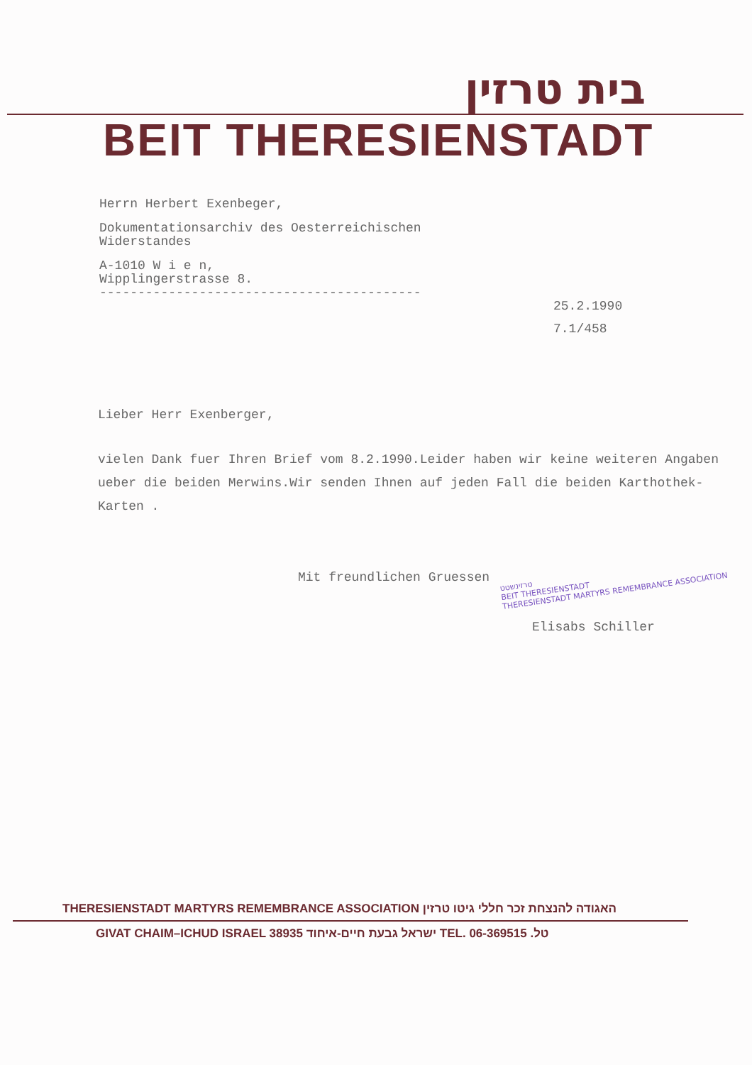בית טרזין
BEIT THERESIENSTADT
Herrn Herbert Exenbeger,
Dokumentationsarchiv des Oesterreichischen
Widerstandes
A-1010 W i e n,
Wipplingerstrasse 8.
------------------------------------------
25.2.1990
7.1/458
Lieber Herr Exenberger,
vielen Dank fuer Ihren Brief vom 8.2.1990.Leider haben wir keine weiteren Angaben ueber die beiden Merwins.Wir senden Ihnen auf jeden Fall die beiden Karthothek-Karten .
Mit freundlichen Gruessen
Elisabs Schiller
טרזינשטט
BEIT THERESIENSTADT
THERESIENSTADT MARTYRS REMEMBRANCE ASSOCIATION
THERESIENSTADT MARTYRS REMEMBRANCE ASSOCIATION האגודה להנצחת זכר חללי גיטו טרזין
GIVAT CHAIM–ICHUD ISRAEL 38935 ישראל גבעת חיים-איחוד TEL. 06-369515 .טל